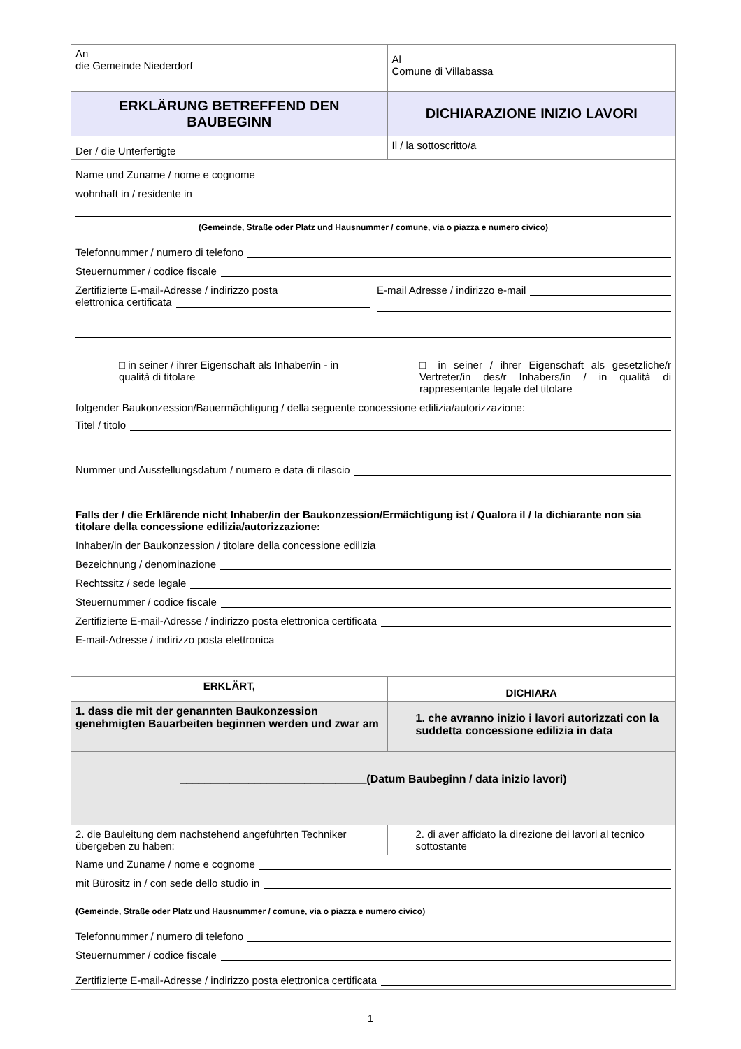| An die Gemeinde Niederdorf | Al Comune di Villabassa |
| ERKLÄRUNG BETREFFEND DEN BAUBEGINN | DICHIARAZIONE INIZIO LAVORI |
| Der / die Unterfertigte | Il / la sottoscritto/a |
| Name und Zuname / nome e cognome wohnhaft in / residente in (Gemeinde, Straße oder Platz und Hausnummer / comune, via o piazza e numero civico) Telefonnummer / numero di telefono Steuernummer / codice fiscale Zertifizierte E-mail-Adresse / indirizzo posta elettronica certificata E-mail Adresse / indirizzo e-mail □ in seiner / ihrer Eigenschaft als Inhaber/in - in qualità di titolare □ in seiner / ihrer Eigenschaft als gesetzliche/r Vertreter/in des/r Inhabers/in / in qualità di rappresentante legale del titolare folgender Baukonzession/Bauermächtigung / della seguente concessione edilizia/autorizzazione: Titel / titolo Nummer und Ausstellungsdatum / numero e data di rilascio Falls der / die Erklärende nicht Inhaber/in der Baukonzession/Ermächtigung ist / Qualora il / la dichiarante non sia titolare della concessione edilizia/autorizzazione: Inhaber/in der Baukonzession / titolare della concessione edilizia Bezeichnung / denominazione Rechtssitz / sede legale Steuernummer / codice fiscale Zertifizierte E-mail-Adresse / indirizzo posta elettronica certificata E-mail-Adresse / indirizzo posta elettronica | |
| ERKLÄRT, | DICHIARA |
| 1. dass die mit der genannten Baukonzession genehmigten Bauarbeiten beginnen werden und zwar am | 1. che avranno inizio i lavori autorizzati con la suddetta concessione edilizia in data |
| ______________________________(Datum Baubeginn / data inizio lavori) | |
| 2. die Bauleitung dem nachstehend angeführten Techniker übergeben zu haben: | 2. di aver affidato la direzione dei lavori al tecnico sottostante |
| Name und Zuname / nome e cognome mit Bürositz in / con sede dello studio in (Gemeinde, Straße oder Platz und Hausnummer / comune, via o piazza e numero civico) Telefonnummer / numero di telefono Steuernummer / codice fiscale | |
| Zertifizierte E-mail-Adresse / indirizzo posta elettronica certificata | |
1